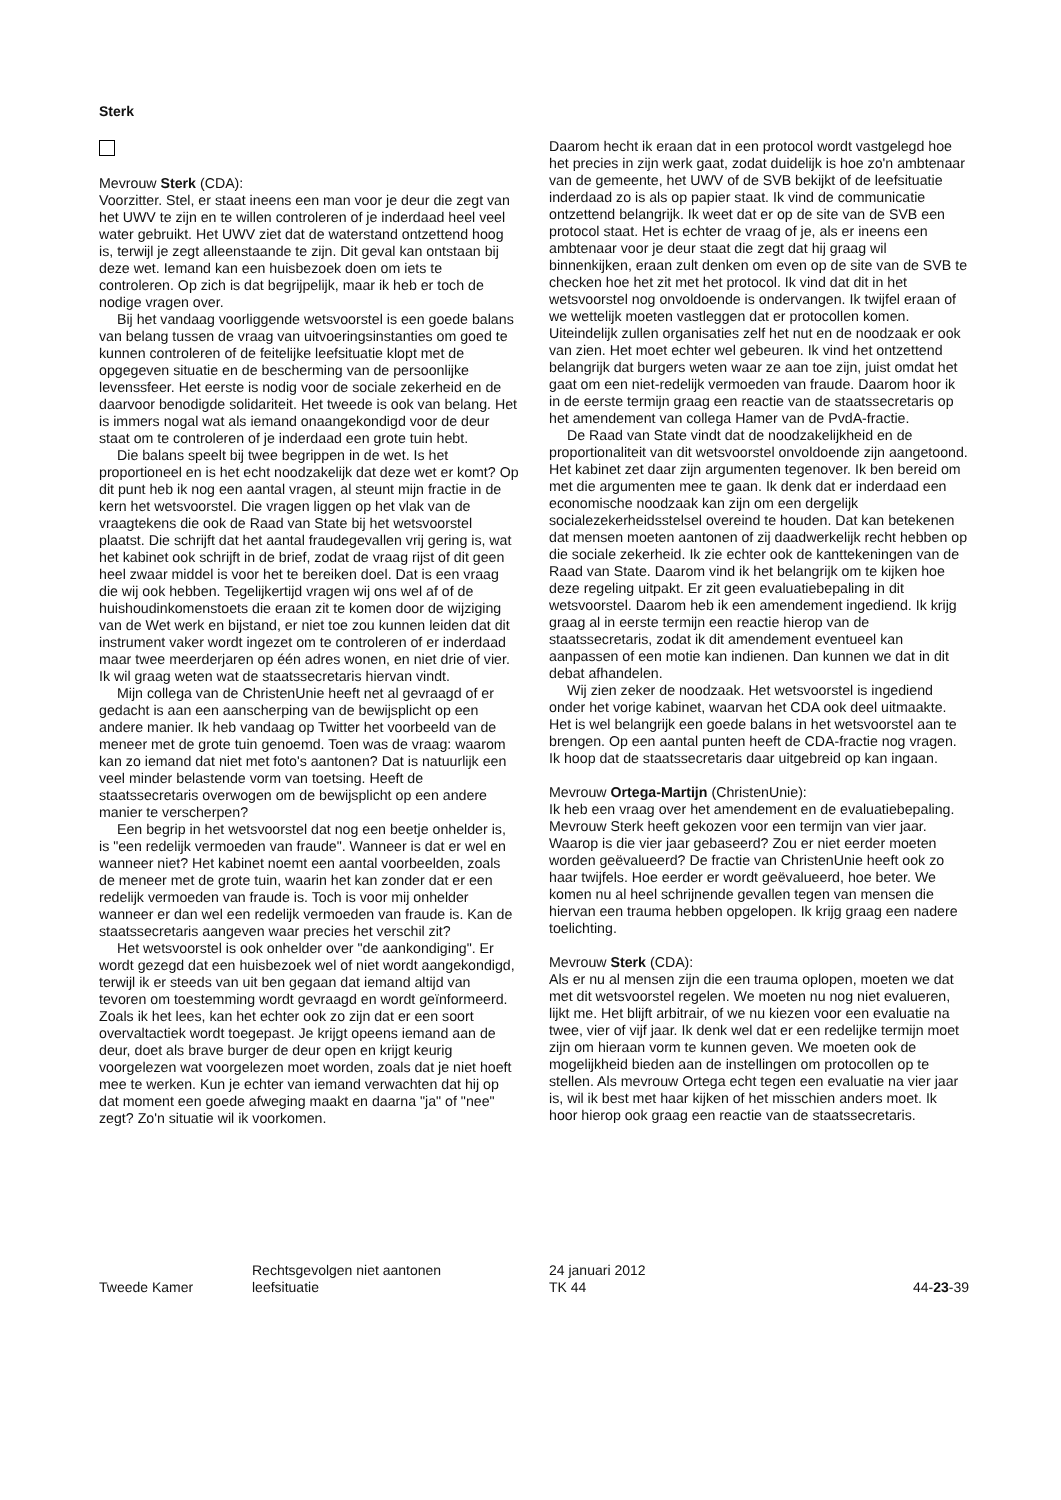Sterk
Mevrouw Sterk (CDA):
Voorzitter. Stel, er staat ineens een man voor je deur die zegt van het UWV te zijn en te willen controleren of je inderdaad heel veel water gebruikt. Het UWV ziet dat de waterstand ontzettend hoog is, terwijl je zegt alleenstaande te zijn. Dit geval kan ontstaan bij deze wet. Iemand kan een huisbezoek doen om iets te controleren. Op zich is dat begrijpelijk, maar ik heb er toch de nodige vragen over.
Bij het vandaag voorliggende wetsvoorstel is een goede balans van belang tussen de vraag van uitvoeringsinstanties om goed te kunnen controleren of de feitelijke leefsituatie klopt met de opgegeven situatie en de bescherming van de persoonlijke levenssfeer. Het eerste is nodig voor de sociale zekerheid en de daarvoor benodigde solidariteit. Het tweede is ook van belang. Het is immers nogal wat als iemand onaangekondigd voor de deur staat om te controleren of je inderdaad een grote tuin hebt.
Die balans speelt bij twee begrippen in de wet. Is het proportioneel en is het echt noodzakelijk dat deze wet er komt? Op dit punt heb ik nog een aantal vragen, al steunt mijn fractie in de kern het wetsvoorstel. Die vragen liggen op het vlak van de vraagtekens die ook de Raad van State bij het wetsvoorstel plaatst. Die schrijft dat het aantal fraudegevallen vrij gering is, wat het kabinet ook schrijft in de brief, zodat de vraag rijst of dit geen heel zwaar middel is voor het te bereiken doel. Dat is een vraag die wij ook hebben. Tegelijkertijd vragen wij ons wel af of de huishoudinkomenstoets die eraan zit te komen door de wijziging van de Wet werk en bijstand, er niet toe zou kunnen leiden dat dit instrument vaker wordt ingezet om te controleren of er inderdaad maar twee meerderjaren op één adres wonen, en niet drie of vier. Ik wil graag weten wat de staatssecretaris hiervan vindt.
Mijn collega van de ChristenUnie heeft net al gevraagd of er gedacht is aan een aanscherping van de bewijsplicht op een andere manier. Ik heb vandaag op Twitter het voorbeeld van de meneer met de grote tuin genoemd. Toen was de vraag: waarom kan zo iemand dat niet met foto's aantonen? Dat is natuurlijk een veel minder belastende vorm van toetsing. Heeft de staatssecretaris overwogen om de bewijsplicht op een andere manier te verscherpen?
Een begrip in het wetsvoorstel dat nog een beetje onhelder is, is "een redelijk vermoeden van fraude". Wanneer is dat er wel en wanneer niet? Het kabinet noemt een aantal voorbeelden, zoals de meneer met de grote tuin, waarin het kan zonder dat er een redelijk vermoeden van fraude is. Toch is voor mij onhelder wanneer er dan wel een redelijk vermoeden van fraude is. Kan de staatssecretaris aangeven waar precies het verschil zit?
Het wetsvoorstel is ook onhelder over "de aankondiging". Er wordt gezegd dat een huisbezoek wel of niet wordt aangekondigd, terwijl ik er steeds van uit ben gegaan dat iemand altijd van tevoren om toestemming wordt gevraagd en wordt geïnformeerd. Zoals ik het lees, kan het echter ook zo zijn dat er een soort overvaltactiek wordt toegepast. Je krijgt opeens iemand aan de deur, doet als brave burger de deur open en krijgt keurig voorgelezen wat voorgelezen moet worden, zoals dat je niet hoeft mee te werken. Kun je echter van iemand verwachten dat hij op dat moment een goede afweging maakt en daarna "ja" of "nee" zegt? Zo'n situatie wil ik voorkomen.
Daarom hecht ik eraan dat in een protocol wordt vastgelegd hoe het precies in zijn werk gaat, zodat duidelijk is hoe zo'n ambtenaar van de gemeente, het UWV of de SVB bekijkt of de leefsituatie inderdaad zo is als op papier staat. Ik vind de communicatie ontzettend belangrijk. Ik weet dat er op de site van de SVB een protocol staat. Het is echter de vraag of je, als er ineens een ambtenaar voor je deur staat die zegt dat hij graag wil binnenkijken, eraan zult denken om even op de site van de SVB te checken hoe het zit met het protocol. Ik vind dat dit in het wetsvoorstel nog onvoldoende is ondervangen. Ik twijfel eraan of we wettelijk moeten vastleggen dat er protocollen komen. Uiteindelijk zullen organisaties zelf het nut en de noodzaak er ook van zien. Het moet echter wel gebeuren. Ik vind het ontzettend belangrijk dat burgers weten waar ze aan toe zijn, juist omdat het gaat om een niet-redelijk vermoeden van fraude. Daarom hoor ik in de eerste termijn graag een reactie van de staatssecretaris op het amendement van collega Hamer van de PvdA-fractie.
De Raad van State vindt dat de noodzakelijkheid en de proportionaliteit van dit wetsvoorstel onvoldoende zijn aangetoond. Het kabinet zet daar zijn argumenten tegenover. Ik ben bereid om met die argumenten mee te gaan. Ik denk dat er inderdaad een economische noodzaak kan zijn om een dergelijk socialezekerheidsstelsel overeind te houden. Dat kan betekenen dat mensen moeten aantonen of zij daadwerkelijk recht hebben op die sociale zekerheid. Ik zie echter ook de kanttekeningen van de Raad van State. Daarom vind ik het belangrijk om te kijken hoe deze regeling uitpakt. Er zit geen evaluatiebepaling in dit wetsvoorstel. Daarom heb ik een amendement ingediend. Ik krijg graag al in eerste termijn een reactie hierop van de staatssecretaris, zodat ik dit amendement eventueel kan aanpassen of een motie kan indienen. Dan kunnen we dat in dit debat afhandelen.
Wij zien zeker de noodzaak. Het wetsvoorstel is ingediend onder het vorige kabinet, waarvan het CDA ook deel uitmaakte. Het is wel belangrijk een goede balans in het wetsvoorstel aan te brengen. Op een aantal punten heeft de CDA-fractie nog vragen. Ik hoop dat de staatssecretaris daar uitgebreid op kan ingaan.
Mevrouw Ortega-Martijn (ChristenUnie):
Ik heb een vraag over het amendement en de evaluatiebepaling. Mevrouw Sterk heeft gekozen voor een termijn van vier jaar. Waarop is die vier jaar gebaseerd? Zou er niet eerder moeten worden geëvalueerd? De fractie van ChristenUnie heeft ook zo haar twijfels. Hoe eerder er wordt geëvalueerd, hoe beter. We komen nu al heel schrijnende gevallen tegen van mensen die hiervan een trauma hebben opgelopen. Ik krijg graag een nadere toelichting.
Mevrouw Sterk (CDA):
Als er nu al mensen zijn die een trauma oplopen, moeten we dat met dit wetsvoorstel regelen. We moeten nu nog niet evalueren, lijkt me. Het blijft arbitrair, of we nu kiezen voor een evaluatie na twee, vier of vijf jaar. Ik denk wel dat er een redelijke termijn moet zijn om hieraan vorm te kunnen geven. We moeten ook de mogelijkheid bieden aan de instellingen om protocollen op te stellen. Als mevrouw Ortega echt tegen een evaluatie na vier jaar is, wil ik best met haar kijken of het misschien anders moet. Ik hoor hierop ook graag een reactie van de staatssecretaris.
Tweede Kamer
Rechtsgevolgen niet aantonen
leefsituatie
24 januari 2012
TK 44
44-23-39